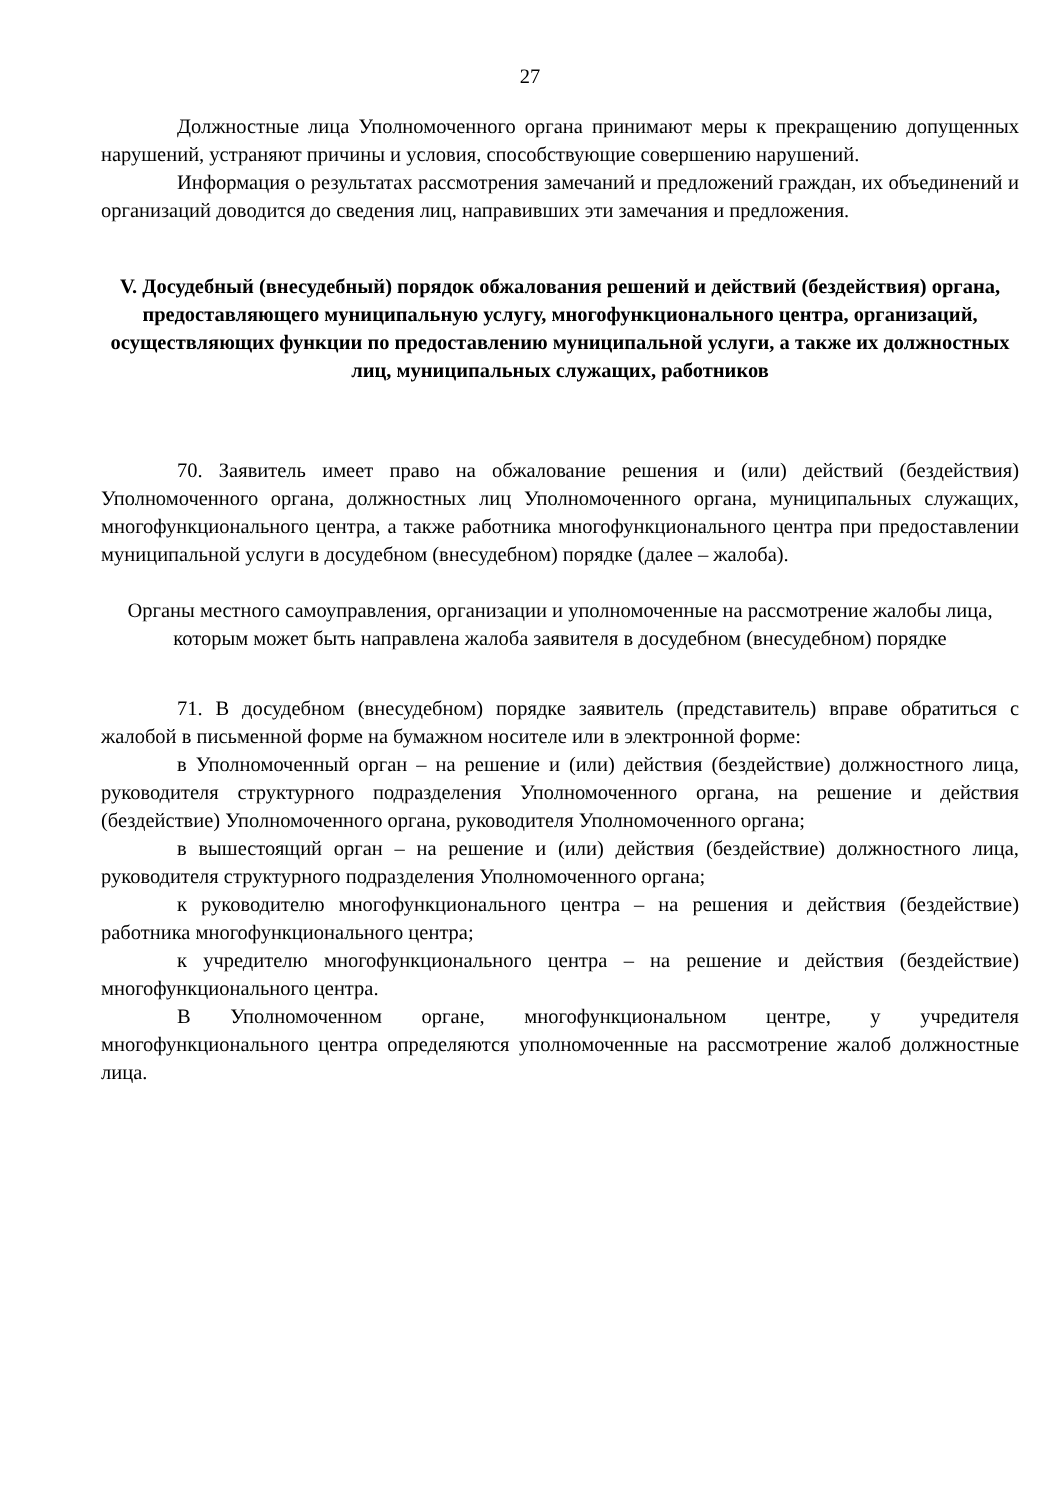27
Должностные лица Уполномоченного органа принимают меры к прекращению допущенных нарушений, устраняют причины и условия, способствующие совершению нарушений.
Информация о результатах рассмотрения замечаний и предложений граждан, их объединений и организаций доводится до сведения лиц, направивших эти замечания и предложения.
V. Досудебный (внесудебный) порядок обжалования решений и действий (бездействия) органа, предоставляющего муниципальную услугу, многофункционального центра, организаций, осуществляющих функции по предоставлению муниципальной услуги, а также их должностных лиц, муниципальных служащих, работников
70. Заявитель имеет право на обжалование решения и (или) действий (бездействия) Уполномоченного органа, должностных лиц Уполномоченного органа, муниципальных служащих, многофункционального центра, а также работника многофункционального центра при предоставлении муниципальной услуги в досудебном (внесудебном) порядке (далее – жалоба).
Органы местного самоуправления, организации и уполномоченные на рассмотрение жалобы лица, которым может быть направлена жалоба заявителя в досудебном (внесудебном) порядке
71. В досудебном (внесудебном) порядке заявитель (представитель) вправе обратиться с жалобой в письменной форме на бумажном носителе или в электронной форме:
в Уполномоченный орган – на решение и (или) действия (бездействие) должностного лица, руководителя структурного подразделения Уполномоченного органа, на решение и действия (бездействие) Уполномоченного органа, руководителя Уполномоченного органа;
в вышестоящий орган – на решение и (или) действия (бездействие) должностного лица, руководителя структурного подразделения Уполномоченного органа;
к руководителю многофункционального центра – на решения и действия (бездействие) работника многофункционального центра;
к учредителю многофункционального центра – на решение и действия (бездействие) многофункционального центра.
В Уполномоченном органе, многофункциональном центре, у учредителя многофункционального центра определяются уполномоченные на рассмотрение жалоб должностные лица.